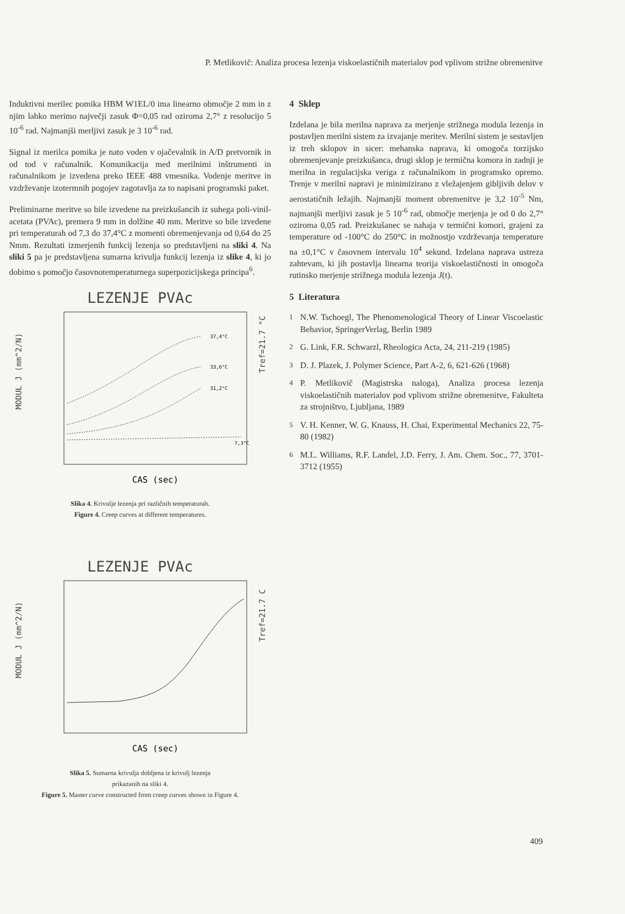P. Metlikovič: Analiza procesa lezenja viskoelastičnih materialov pod vplivom strižne obremenitve
Induktivni merilec pomika HBM W1EL/0 ima linearno območje 2 mm in z njim lahko merimo največji zasuk Φ=0,05 rad oziroma 2,7° z resolucijo 5 10<sup>-6</sup> rad. Najmanjši merljivi zasuk je 3 10<sup>-6</sup> rad.
Signal iz merilca pomika je nato voden v ojačevalnik in A/D pretvornik in od tod v računalnik. Komunikacija med merilnimi inštrumenti in računalnikom je izvedena preko IEEE 488 vmesnika. Vodenje meritve in vzdrževanje izotermnih pogojev zagotavlja za to napisani programski paket.
Preliminarne meritve so bile izvedene na preizkušancih iz suhega poli-vinil-acetata (PVAc), premera 9 mm in dolžine 40 mm. Meritve so bile izvedene pri temperaturah od 7,3 do 37,4°C z momenti obremenjevanja od 0,64 do 25 Nmm. Rezultati izmerjenih funkcij lezenja so predstavljeni na sliki 4. Na sliki 5 pa je predstavljena sumarna krivulja funkcij lezenja iz slike 4, ki jo dobimo s pomočjo časovnotemperaturnega superpozicijskega principa<sup>6</sup>.
LEZENJE PVAc
MODUL J (mm^2/N)
Tref=21.7 °C
37,4°C
33,6°C
31,2°C
7,3°C
CAS (sec)
Slika 4. Krivulje lezenja pri različnih temperaturah.
Figure 4. Creep curves at different temperatures.
LEZENJE PVAc
MODUL J (mm^2/N)
Tref=21.7 C
CAS (sec)
Slika 5. Sumarna krivulja dobljena iz krivulj lezenja
prikazanih na sliki 4.
Figure 5. Master curve constructed from creep curves shown in Figure 4.
4 Sklep
Izdelana je bila merilna naprava za merjenje strižnega modula lezenja in postavljen merilni sistem za izvajanje meritev. Merilni sistem je sestavljen iz treh sklopov in sicer: mehanska naprava, ki omogoča torzijsko obremenjevanje preizkušanca, drugi sklop je termična komora in zadnji je merilna in regulacijska veriga z računalnikom in programsko opremo. Trenje v merilni napravi je minimizirano z vležajenjem gibljivih delov v aerostatičnih ležajih. Najmanjši moment obremenitve je 3,2 10<sup>-5</sup> Nm, najmanjši merljivi zasuk je 5 10<sup>-6</sup> rad, območje merjenja je od 0 do 2,7° oziroma 0,05 rad. Preizkušanec se nahaja v termični komori, grajeni za temperature od -100°C do 250°C in možnostjo vzdrževanja temperature na ±0,1°C v časovnem intervalu 10<sup>4</sup> sekund. Izdelana naprava ustreza zahtevam, ki jih postavlja linearna teorija viskoelastičnosti in omogoča rutinsko merjenje strižnega modula lezenja J(t).
5 Literatura
<sup>1</sup> N.W. Tschoegl, The Phenomenological Theory of Linear Viscoelastic Behavior, SpringerVerlag, Berlin 1989
<sup>2</sup> G. Link, F.R. Schwarzl, Rheologica Acta, 24, 211-219 (1985)
<sup>3</sup> D. J. Plazek, J. Polymer Science, Part A-2, 6, 621-626 (1968)
<sup>4</sup> P. Metlikovič (Magistrska naloga), Analiza procesa lezenja viskoelastičnih materialov pod vplivom strižne obremenitve, Fakulteta za strojništvo, Ljubljana, 1989
<sup>5</sup> V. H. Kenner, W. G. Knauss, H. Chai, Experimental Mechanics 22, 75-80 (1982)
<sup>6</sup> M.L. Williams, R.F. Landel, J.D. Ferry, J. Am. Chem. Soc., 77, 3701-3712 (1955)
409